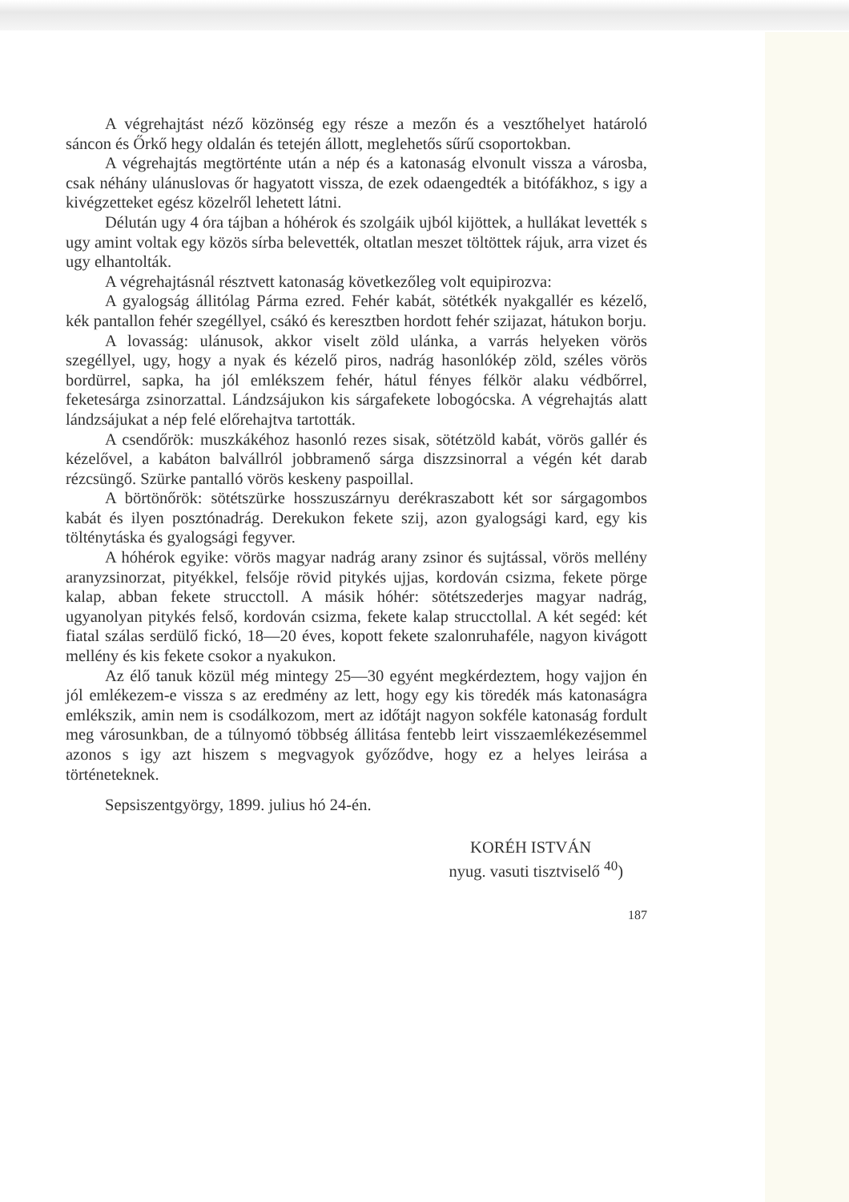A végrehajtást néző közönség egy része a mezőn és a vesztőhelyet határoló sáncon és Őrkő hegy oldalán és tetején állott, meglehetős sűrű csoportokban.
A végrehajtás megtörténte után a nép és a katonaság elvonult vissza a városba, csak néhány ulánuslovas őr hagyatott vissza, de ezek oda­engedték a bitófákhoz, s igy a kivégzetteket egész közelről lehetett látni.
Délután ugy 4 óra tájban a hóhérok és szolgáik ujból kijöttek, a hullákat levették s ugy amint voltak egy közös sírba belevették, oltatlan meszet töltöttek rájuk, arra vizet és ugy elhantolták.
A végrehajtásnál résztvett katonaság következőleg volt equipirozva:
A gyalogság állitólag Párma ezred. Fehér kabát, sötétkék nyakgallér es kézelő, kék pantallon fehér szegéllyel, csákó és keresztben hordott fehér szijazat, hátukon borju.
A lovasság: ulánusok, akkor viselt zöld ulánka, a varrás helyeken vörös szegéllyel, ugy, hogy a nyak és kézelő piros, nadrág hasonlókép zöld, széles vörös bordürrel, sapka, ha jól emlékszem fehér, hátul fé­nyes félkör alaku védbőrrel, feketesárga zsinorzattal. Lándzsájukon kis sárgafekete lobogócska. A végrehajtás alatt lándzsájukat a nép felé elő­rehajtva tartották.
A csendőrök: muszkákéhoz hasonló rezes sisak, sötétzöld kabát, vö­rös gallér és kézelővel, a kabáton balvállról jobbramenő sárga diszzsi­norral a végén két darab rézcsüngő. Szürke pantalló vörös keskeny paspoillal.
A börtönőrök: sötétszürke hosszuszárnyu derékraszabott két sor sár­gagombos kabát és ilyen posztónadrág. Derekukon fekete szij, azon gya­logsági kard, egy kis tölténytáska és gyalogsági fegyver.
A hóhérok egyike: vörös magyar nadrág arany zsinor és sujtással, vörös mellény aranyzsinorzat, pityékkel, felsője rövid pitykés ujjas, kor­dován csizma, fekete pörge kalap, abban fekete strucctoll. A másik hó­hér: sötétszederjes magyar nadrág, ugyanolyan pitykés felső, kordován csizma, fekete kalap strucctollal. A két segéd: két fiatal szálas serdülő fickó, 18—20 éves, kopott fekete szalonruhaféle, nagyon kivágott mel­lény és kis fekete csokor a nyakukon.
Az élő tanuk közül még mintegy 25—30 egyént megkérdeztem, hogy vajjon én jól emlékezem-e vissza s az eredmény az lett, hogy egy kis töredék más katonaságra emlékszik, amin nem is csodálkozom, mert az időtájt nagyon sokféle katonaság fordult meg városunkban, de a túlnyo­mó többség állitása fentebb leirt visszaemlékezésemmel azonos s igy azt hiszem s megvagyok győződve, hogy ez a helyes leirása a történeteknek.
Sepsiszentgyörgy, 1899. julius hó 24-én.
KORÉH ISTVÁN
nyug. vasuti tisztviselő <sup>40</sup>)
187